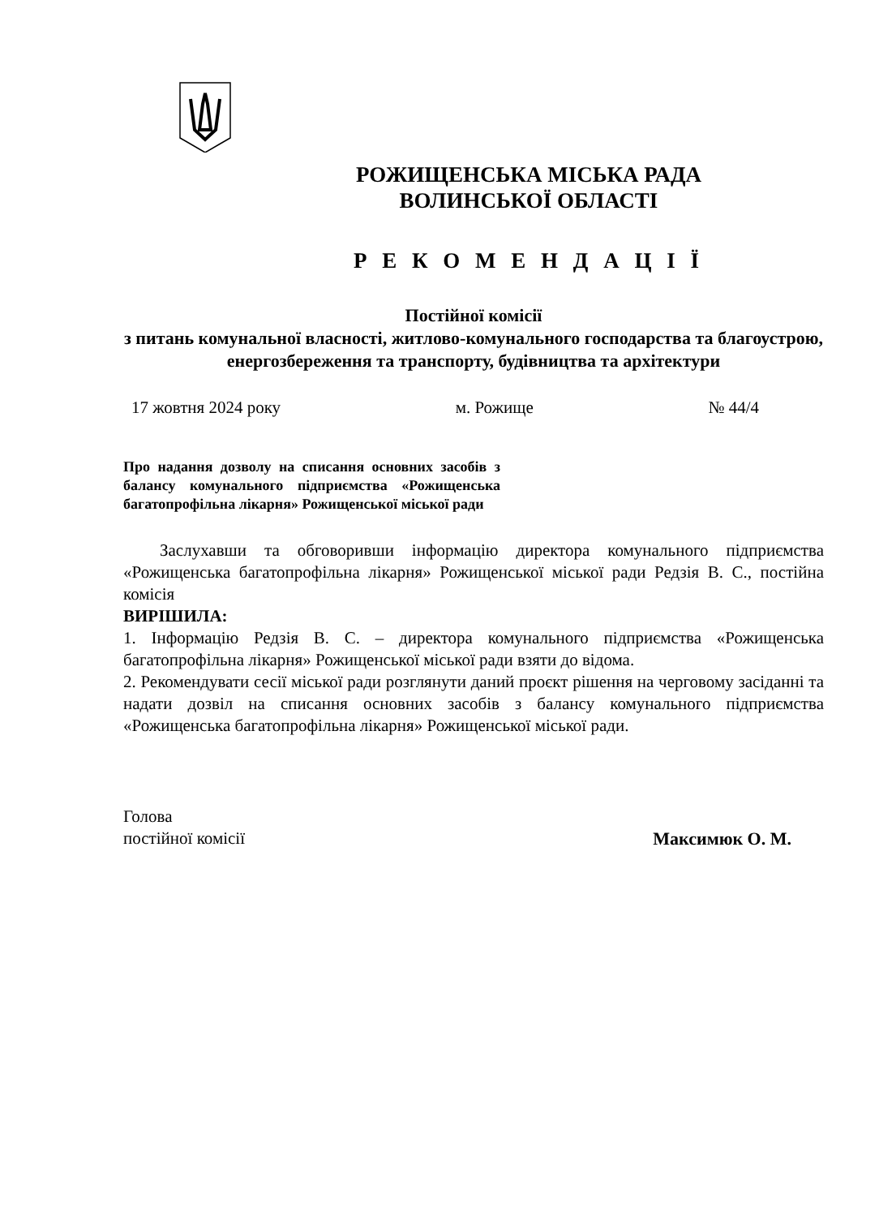РОЖИЩЕНСЬКА МІСЬКА РАДА
ВОЛИНСЬКОЇ ОБЛАСТІ
Р Е К О М Е Н Д А Ц І Ї
Постійної комісії
з питань комунальної власності, житлово-комунального господарства та благоустрою, енергозбереження та транспорту, будівництва та архітектури
17 жовтня 2024 року м. Рожище № 44/4
Про надання дозволу на списання основних засобів з балансу комунального підприємства «Рожищенська багатопрофільна лікарня» Рожищенської міської ради
Заслухавши та обговоривши інформацію директора комунального підприємства «Рожищенська багатопрофільна лікарня» Рожищенської міської ради Редзія В. С., постійна комісія
ВИРІШИЛА:
1. Інформацію Редзія В. С. – директора комунального підприємства «Рожищенська багатопрофільна лікарня» Рожищенської міської ради взяти до відома.
2. Рекомендувати сесії міської ради розглянути даний проєкт рішення на черговому засіданні та надати дозвіл на списання основних засобів з балансу комунального підприємства «Рожищенська багатопрофільна лікарня» Рожищенської міської ради.
Голова
постійної комісії Максимюк О. М.